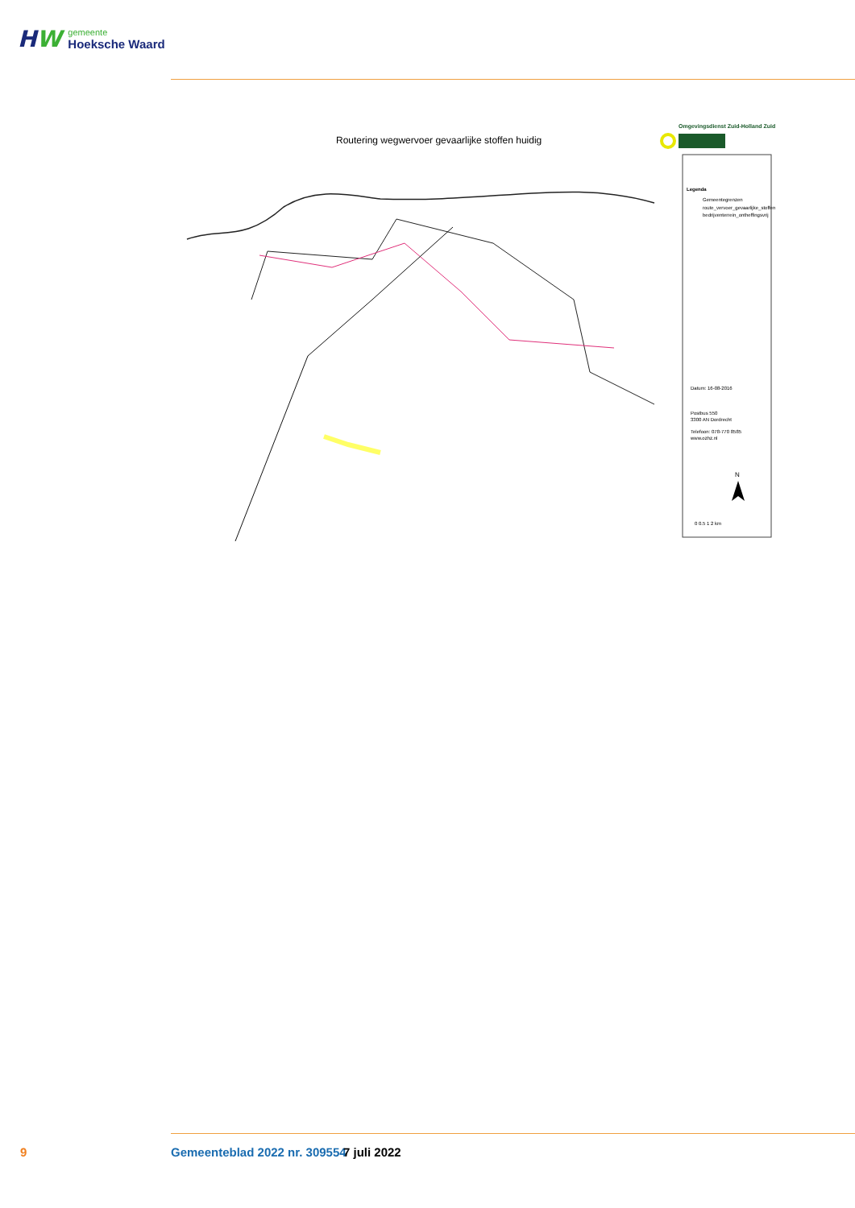HW
gemeente
Hoeksche Waard
Routering wegwervoer gevaarlijke stoffen huidig
Omgevingsdienst Zuid-Holland Zuid
Legenda
Gemeentegrenzen
route_vervoer_gevaarlijke_stoffen
bedrijventerrein_ontheffingsvrij
Datum: 16-08-2016
Postbus 550
3300 AN Dordrecht
Telefoon: 078-770 8585
www.ozhz.nl
N
0 0.5 1 2 km
9 Gemeenteblad 2022 nr. 309554 7 juli 2022